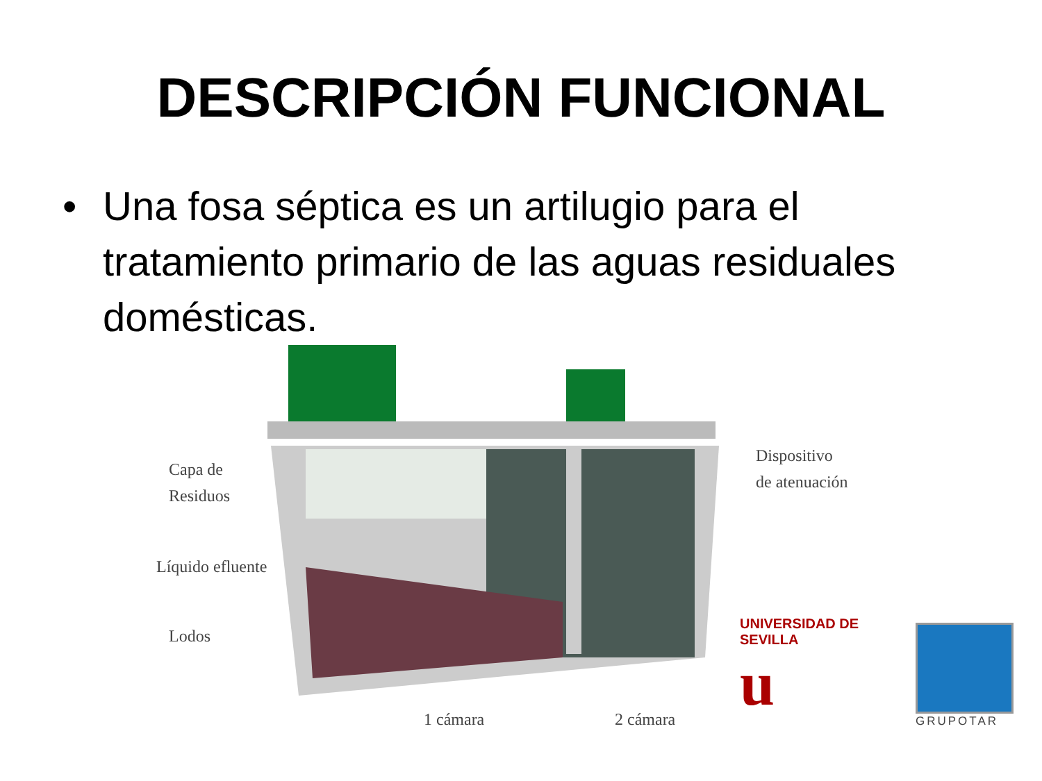DESCRIPCIÓN FUNCIONAL
• Una fosa séptica es un artilugio para el tratamiento primario de las aguas residuales domésticas.
Capa de
Residuos
Líquido efluente
Lodos
Dispositivo
de atenuación
1 cámara 2 cámara
UNIVERSIDAD DE SEVILLA
u
GRUPOTAR